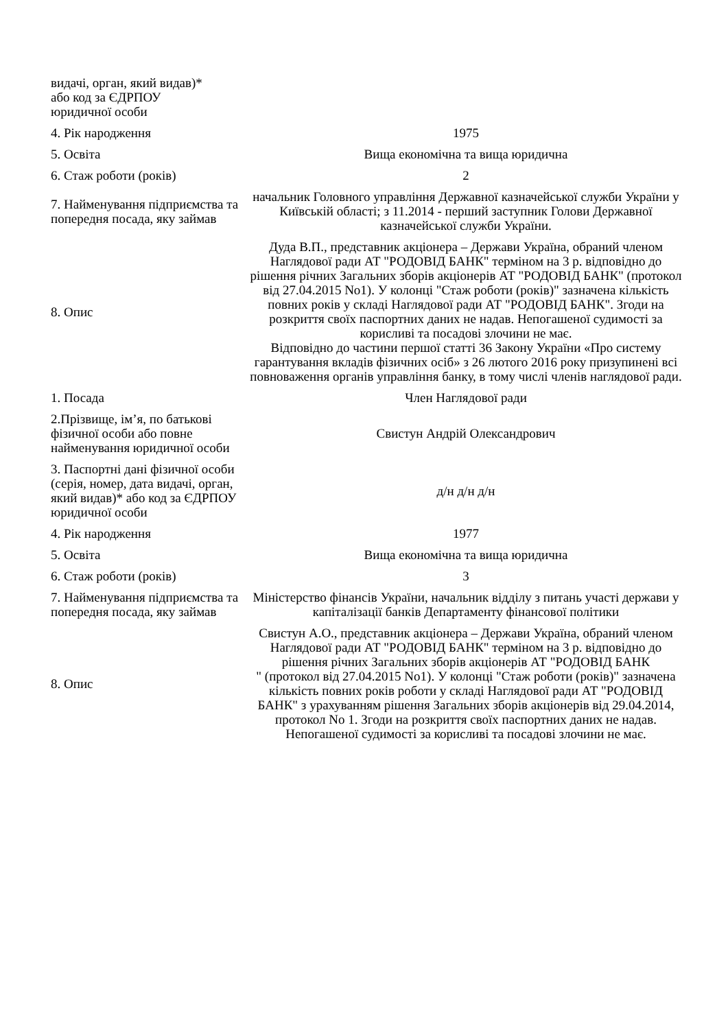| видачі, орган, який видав)* або код за ЄДРПОУ юридичної особи | |
| 4. Рік народження | 1975 |
| 5. Освіта | Вища економічна та вища юридична |
| 6. Стаж роботи (років) | 2 |
| 7. Найменування підприємства та попередня посада, яку займав | начальник Головного управління Державної казначейської служби України у Київській області; з 11.2014 - перший заступник Голови Державної казначейської служби України. |
| 8. Опис | Дуда В.П., представник акціонера – Держави Україна, обраний членом Наглядової ради АТ "РОДОВІД БАНК" терміном на 3 р. відповідно до рішення річних Загальних зборів акціонерів АТ "РОДОВІД БАНК" (протокол від 27.04.2015 No1). У колонці "Стаж роботи (років)" зазначена кількість повних років у складі Наглядової ради АТ "РОДОВІД БАНК". Згоди на розкриття своїх паспортних даних не надав. Непогашеної судимості за корисливі та посадові злочини не має. Відповідно до частини першої статті 36 Закону України «Про систему гарантування вкладів фізичних осіб» з 26 лютого 2016 року призупинені всі повноваження органів управління банку, в тому числі членів наглядової ради. |
| 1. Посада | Член Наглядової ради |
| 2.Прізвище, ім’я, по батькові фізичної особи або повне найменування юридичної особи | Свистун Андрій Олександрович |
| 3. Паспортні дані фізичної особи (серія, номер, дата видачі, орган, який видав)* або код за ЄДРПОУ юридичної особи | д/н д/н д/н |
| 4. Рік народження | 1977 |
| 5. Освіта | Вища економічна та вища юридична |
| 6. Стаж роботи (років) | 3 |
| 7. Найменування підприємства та попередня посада, яку займав | Міністерство фінансів України, начальник відділу з питань участі держави у капіталізації банків Департаменту фінансової політики |
| 8. Опис | Свистун А.О., представник акціонера – Держави Україна, обраний членом Наглядової ради АТ "РОДОВІД БАНК" терміном на 3 р. відповідно до рішення річних Загальних зборів акціонерів АТ "РОДОВІД БАНК " (протокол від 27.04.2015 No1). У колонці "Стаж роботи (років)" зазначена кількість повних років роботи у складі Наглядової ради АТ "РОДОВІД БАНК" з урахуванням рішення Загальних зборів акціонерів від 29.04.2014, протокол No 1. Згоди на розкриття своїх паспортних даних не надав. Непогашеної судимості за корисливі та посадові злочини не має. |